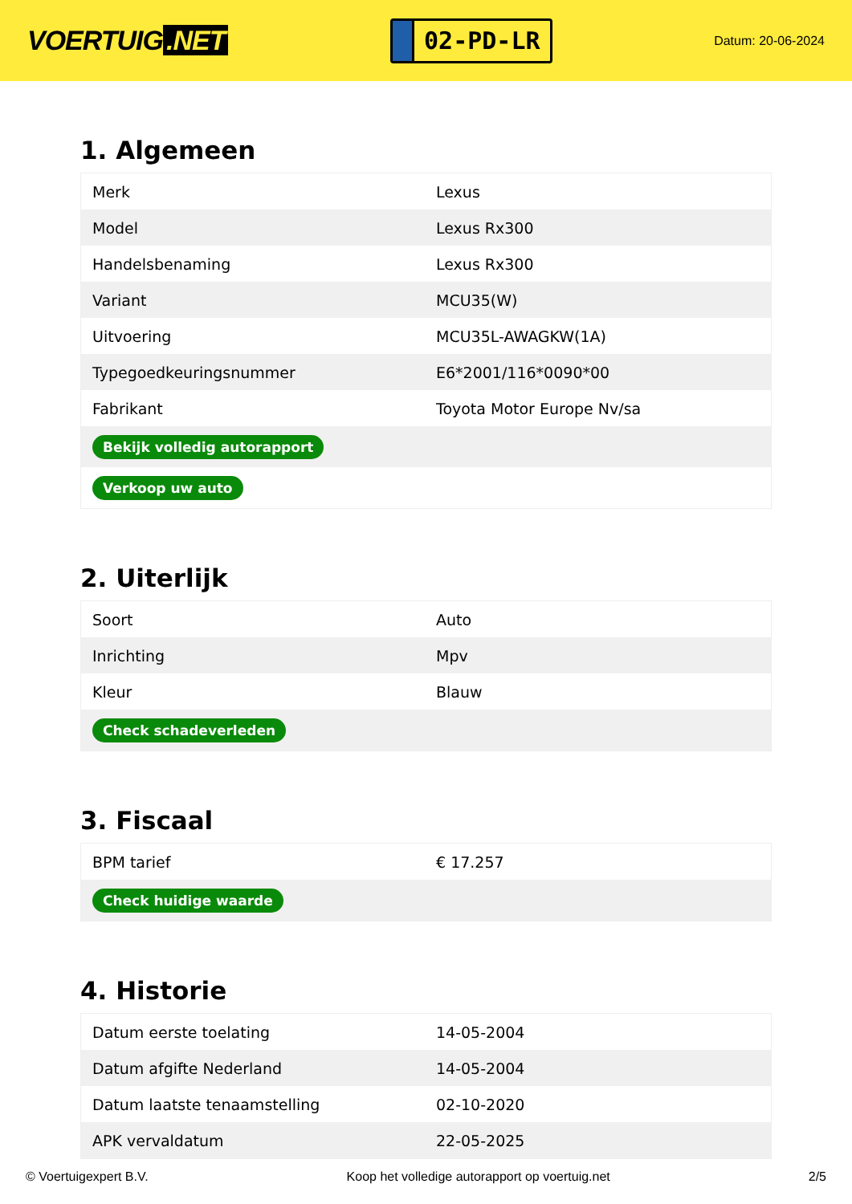VOERTUIG.NET
02-PD-LR
Datum: 20-06-2024
1. Algemeen
| Merk | Lexus |
| Model | Lexus Rx300 |
| Handelsbenaming | Lexus Rx300 |
| Variant | MCU35(W) |
| Uitvoering | MCU35L-AWAGKW(1A) |
| Typegoedkeuringsnummer | E6*2001/116*0090*00 |
| Fabrikant | Toyota Motor Europe Nv/sa |
| Bekijk volledig autorapport | |
| Verkoop uw auto | |
2. Uiterlijk
| Soort | Auto |
| Inrichting | Mpv |
| Kleur | Blauw |
| Check schadeverleden | |
3. Fiscaal
| BPM tarief | € 17.257 |
| Check huidige waarde | |
4. Historie
| Datum eerste toelating | 14-05-2004 |
| Datum afgifte Nederland | 14-05-2004 |
| Datum laatste tenaamstelling | 02-10-2020 |
| APK vervaldatum | 22-05-2025 |
© Voertuigexpert B.V. Koop het volledige autorapport op voertuig.net 2/5